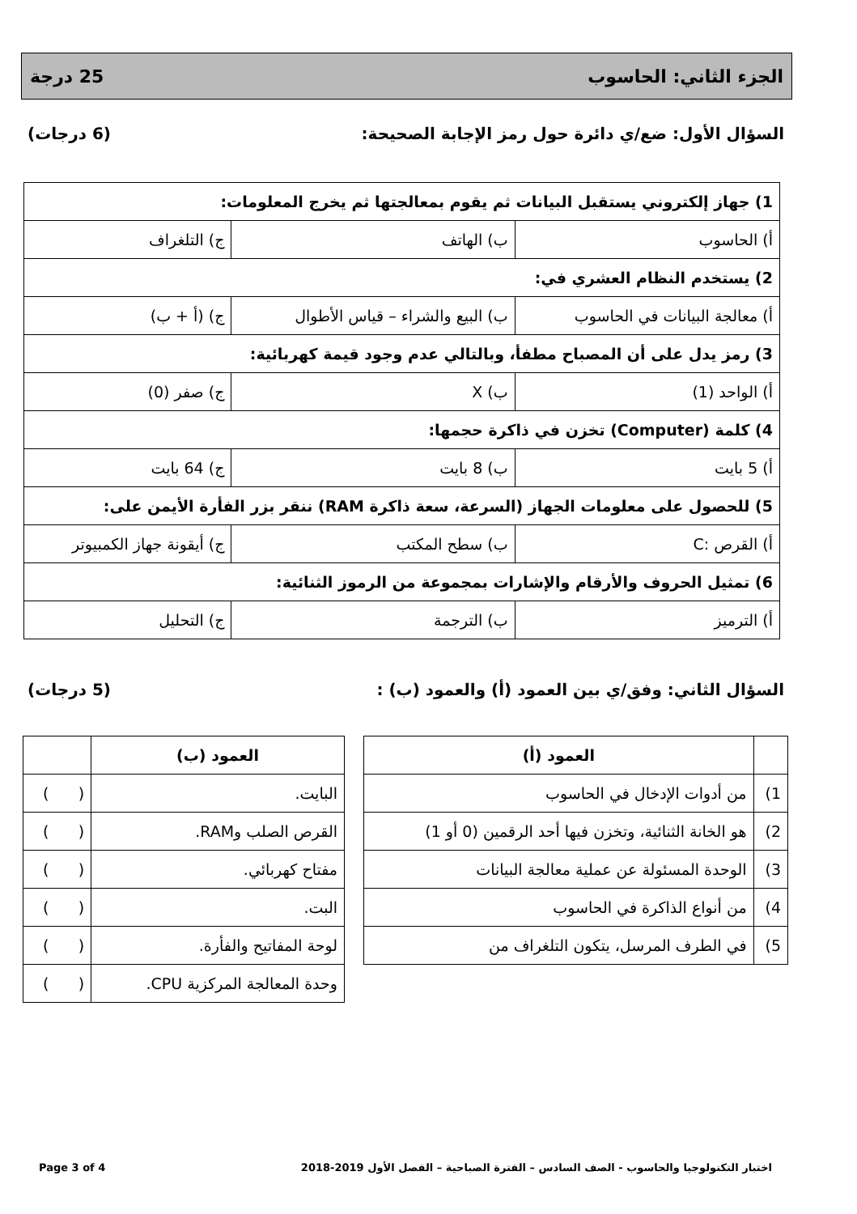الجزء الثاني: الحاسوب 25 درجة
السؤال الأول: ضع/ي دائرة حول رمز الإجابة الصحيحة: (6 درجات)
| 1) جهاز إلكتروني يستقبل البيانات ثم يقوم بمعالجتها ثم يخرج المعلومات: | | |
| أ) الحاسوب | ب) الهاتف | ج) التلغراف |
| 2) يستخدم النظام العشري في: | | |
| أ) معالجة البيانات في الحاسوب | ب) البيع والشراء – قياس الأطوال | ج) (أ + ب) |
| 3) رمز يدل على أن المصباح مطفأ، وبالتالي عدم وجود قيمة كهربائية: | | |
| أ) الواحد (1) | ب) X | ج) صفر (0) |
| 4) كلمة (Computer) تخزن في ذاكرة حجمها: | | |
| أ) 5 بايت | ب) 8 بايت | ج) 64 بايت |
| 5) للحصول على معلومات الجهاز (السرعة، سعة ذاكرة RAM) ننقر بزر الفأرة الأيمن على: | | |
| أ) القرص :C | ب) سطح المكتب | ج) أيقونة جهاز الكمبيوتر |
| 6) تمثيل الحروف والأرقام والإشارات بمجموعة من الرموز الثنائية: | | |
| أ) الترميز | ب) الترجمة | ج) التحليل |
السؤال الثاني: وفق/ي بين العمود (أ) والعمود (ب) : (5 درجات)
| | العمود (أ) |
| --- | --- |
| 1) | من أدوات الإدخال في الحاسوب |
| 2) | هو الخانة الثنائية، وتخزن فيها أحد الرقمين (0 أو 1) |
| 3) | الوحدة المسئولة عن عملية معالجة البيانات |
| 4) | من أنواع الذاكرة في الحاسوب |
| 5) | في الطرف المرسل، يتكون التلغراف من |
| العمود (ب) | |
| --- | --- |
| البايت. | ( ) |
| القرص الصلب وRAM. | ( ) |
| مفتاح كهربائي. | ( ) |
| البت. | ( ) |
| لوحة المفاتيح والفأرة. | ( ) |
| وحدة المعالجة المركزية CPU. | ( ) |
اختبار التكنولوجيا والحاسوب - الصف السادس – الفترة الصباحية – الفصل الأول 2019-2018 Page 3 of 4